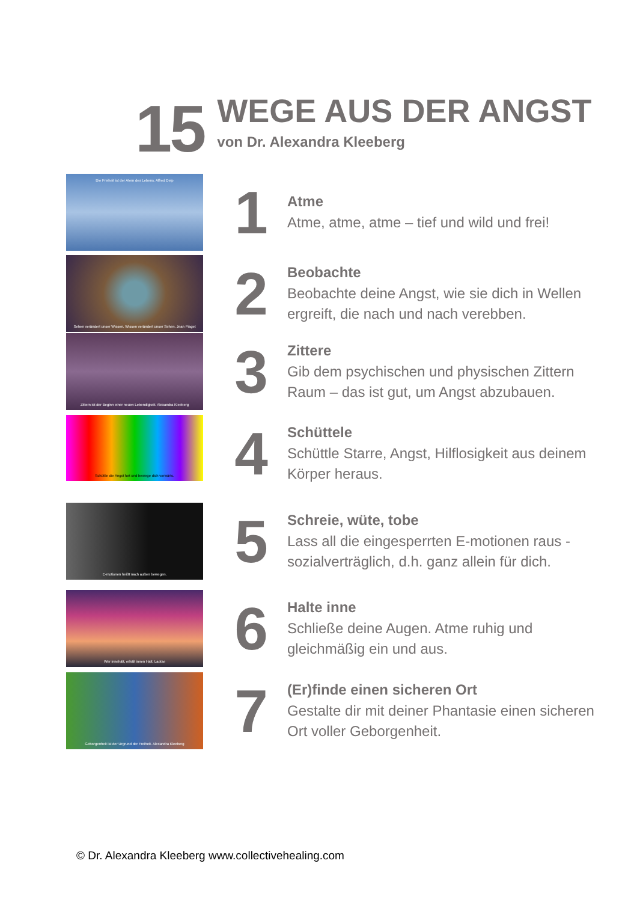15
WEGE AUS DER ANGST
von Dr. Alexandra Kleeberg
Die Freiheit ist der Atem des Lebens. Alfred Delp
1
Atme
Atme, atme, atme – tief und wild und frei!
Sehen verändert unser Wissen. Wissen verändert unser Sehen. Jean Piaget
2
Beobachte
Beobachte deine Angst, wie sie dich in Wellen ergreift, die nach und nach verebben.
Zittern ist der Beginn einer neuen Lebendigkeit. Alexandra Kleeberg
3
Zittere
Gib dem psychischen und physischen Zittern Raum – das ist gut, um Angst abzubauen.
Schüttle die Angst fort und bewege dich vorwärts.
4
Schüttele
Schüttle Starre, Angst, Hilflosigkeit aus deinem Körper heraus.
E-motionen heißt nach außen bewegen.
5
Schreie, wüte, tobe
Lass all die eingesperrten E-motionen raus - sozialverträglich, d.h. ganz allein für dich.
Wer innehält, erhält innen Halt. Laotse
6
Halte inne
Schließe deine Augen. Atme ruhig und gleichmäßig ein und aus.
Geborgenheit ist der Urgrund der Freiheit. Alexandra Kleeberg
7
(Er)finde einen sicheren Ort
Gestalte dir mit deiner Phantasie einen sicheren Ort voller Geborgenheit.
© Dr. Alexandra Kleeberg www.collectivehealing.com